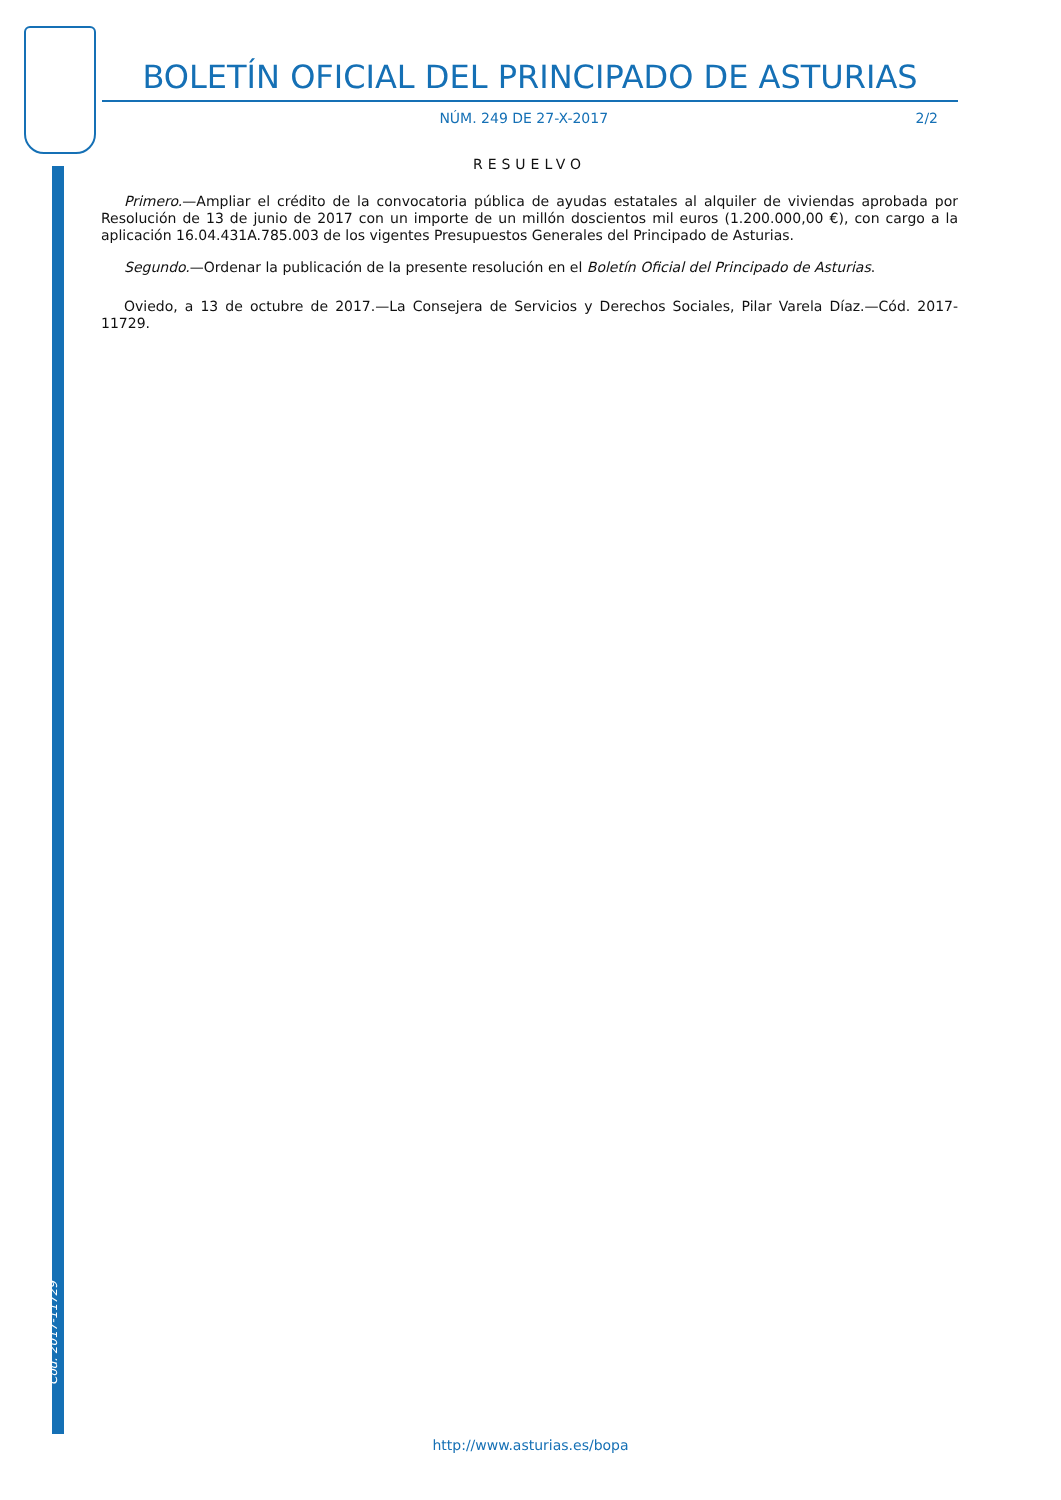Cód. 2017-11729
BOLETÍN OFICIAL DEL PRINCIPADO DE ASTURIAS
NÚM. 249 DE 27-X-2017 2/2
RESUELVO
Primero.—Ampliar el crédito de la convocatoria pública de ayudas estatales al alquiler de viviendas aprobada por Resolución de 13 de junio de 2017 con un importe de un millón doscientos mil euros (1.200.000,00 €), con cargo a la aplicación 16.04.431A.785.003 de los vigentes Presupuestos Generales del Principado de Asturias.
Segundo.—Ordenar la publicación de la presente resolución en el Boletín Oficial del Principado de Asturias.
Oviedo, a 13 de octubre de 2017.—La Consejera de Servicios y Derechos Sociales, Pilar Varela Díaz.—Cód. 2017-11729.
http://www.asturias.es/bopa